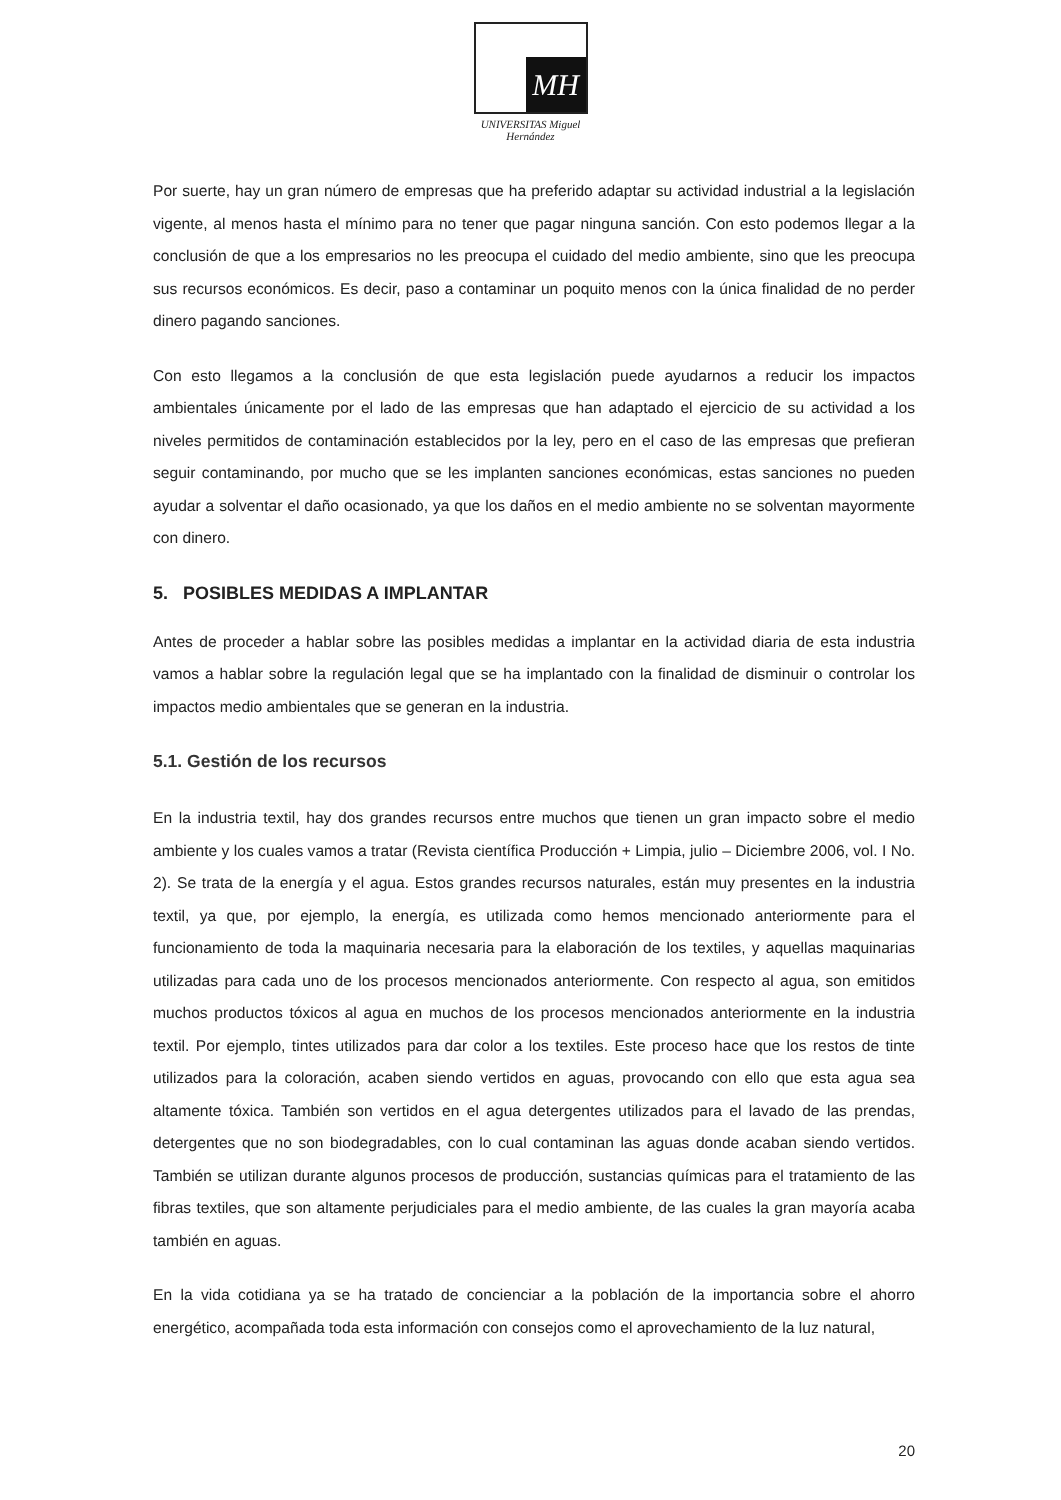MH
UNIVERSITAS Miguel Hernández
Por suerte, hay un gran número de empresas que ha preferido adaptar su actividad industrial a la legislación vigente, al menos hasta el mínimo para no tener que pagar ninguna sanción. Con esto podemos llegar a la conclusión de que a los empresarios no les preocupa el cuidado del medio ambiente, sino que les preocupa sus recursos económicos. Es decir, paso a contaminar un poquito menos con la única finalidad de no perder dinero pagando sanciones.
Con esto llegamos a la conclusión de que esta legislación puede ayudarnos a reducir los impactos ambientales únicamente por el lado de las empresas que han adaptado el ejercicio de su actividad a los niveles permitidos de contaminación establecidos por la ley, pero en el caso de las empresas que prefieran seguir contaminando, por mucho que se les implanten sanciones económicas, estas sanciones no pueden ayudar a solventar el daño ocasionado, ya que los daños en el medio ambiente no se solventan mayormente con dinero.
5. POSIBLES MEDIDAS A IMPLANTAR
Antes de proceder a hablar sobre las posibles medidas a implantar en la actividad diaria de esta industria vamos a hablar sobre la regulación legal que se ha implantado con la finalidad de disminuir o controlar los impactos medio ambientales que se generan en la industria.
5.1. Gestión de los recursos
En la industria textil, hay dos grandes recursos entre muchos que tienen un gran impacto sobre el medio ambiente y los cuales vamos a tratar (Revista científica Producción + Limpia, julio – Diciembre 2006, vol. I No. 2). Se trata de la energía y el agua. Estos grandes recursos naturales, están muy presentes en la industria textil, ya que, por ejemplo, la energía, es utilizada como hemos mencionado anteriormente para el funcionamiento de toda la maquinaria necesaria para la elaboración de los textiles, y aquellas maquinarias utilizadas para cada uno de los procesos mencionados anteriormente. Con respecto al agua, son emitidos muchos productos tóxicos al agua en muchos de los procesos mencionados anteriormente en la industria textil. Por ejemplo, tintes utilizados para dar color a los textiles. Este proceso hace que los restos de tinte utilizados para la coloración, acaben siendo vertidos en aguas, provocando con ello que esta agua sea altamente tóxica. También son vertidos en el agua detergentes utilizados para el lavado de las prendas, detergentes que no son biodegradables, con lo cual contaminan las aguas donde acaban siendo vertidos. También se utilizan durante algunos procesos de producción, sustancias químicas para el tratamiento de las fibras textiles, que son altamente perjudiciales para el medio ambiente, de las cuales la gran mayoría acaba también en aguas.
En la vida cotidiana ya se ha tratado de concienciar a la población de la importancia sobre el ahorro energético, acompañada toda esta información con consejos como el aprovechamiento de la luz natural,
20